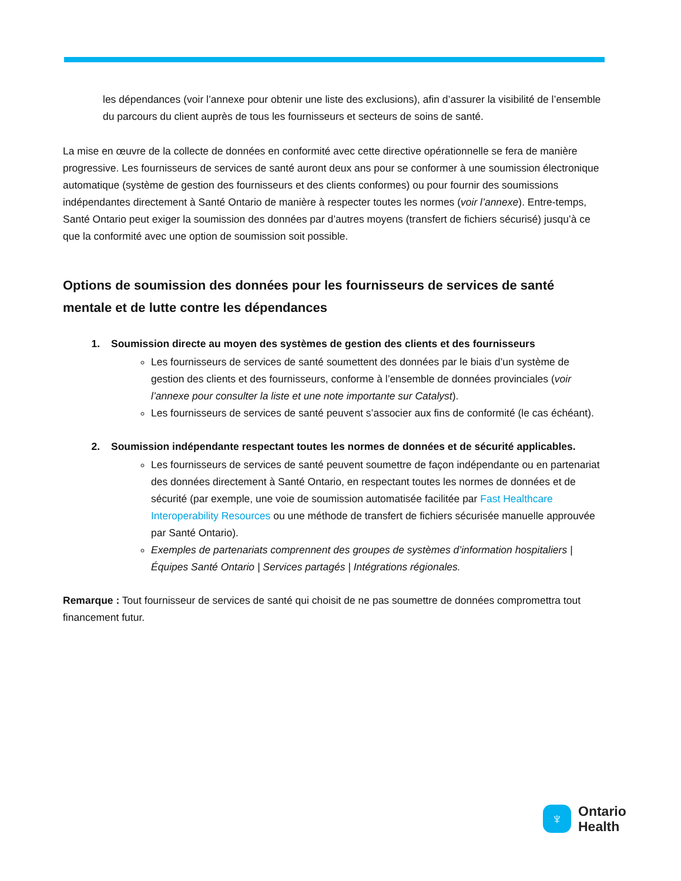les dépendances (voir l’annexe pour obtenir une liste des exclusions), afin d’assurer la visibilité de l’ensemble du parcours du client auprès de tous les fournisseurs et secteurs de soins de santé.
La mise en œuvre de la collecte de données en conformité avec cette directive opérationnelle se fera de manière progressive. Les fournisseurs de services de santé auront deux ans pour se conformer à une soumission électronique automatique (système de gestion des fournisseurs et des clients conformes) ou pour fournir des soumissions indépendantes directement à Santé Ontario de manière à respecter toutes les normes (voir l’annexe). Entre-temps, Santé Ontario peut exiger la soumission des données par d’autres moyens (transfert de fichiers sécurisé) jusqu’à ce que la conformité avec une option de soumission soit possible.
Options de soumission des données pour les fournisseurs de services de santé mentale et de lutte contre les dépendances
1. Soumission directe au moyen des systèmes de gestion des clients et des fournisseurs
Les fournisseurs de services de santé soumettent des données par le biais d’un système de gestion des clients et des fournisseurs, conforme à l’ensemble de données provinciales (voir l’annexe pour consulter la liste et une note importante sur Catalyst).
Les fournisseurs de services de santé peuvent s’associer aux fins de conformité (le cas échéant).
2. Soumission indépendante respectant toutes les normes de données et de sécurité applicables.
Les fournisseurs de services de santé peuvent soumettre de façon indépendante ou en partenariat des données directement à Santé Ontario, en respectant toutes les normes de données et de sécurité (par exemple, une voie de soumission automatisée facilitée par Fast Healthcare Interoperability Resources ou une méthode de transfert de fichiers sécurisée manuelle approuvée par Santé Ontario).
Exemples de partenariats comprennent des groupes de systèmes d’information hospitaliers | Équipes Santé Ontario | Services partagés | Intégrations régionales.
Remarque : Tout fournisseur de services de santé qui choisit de ne pas soumettre de données compromettra tout financement futur.
♆
Ontario
Health